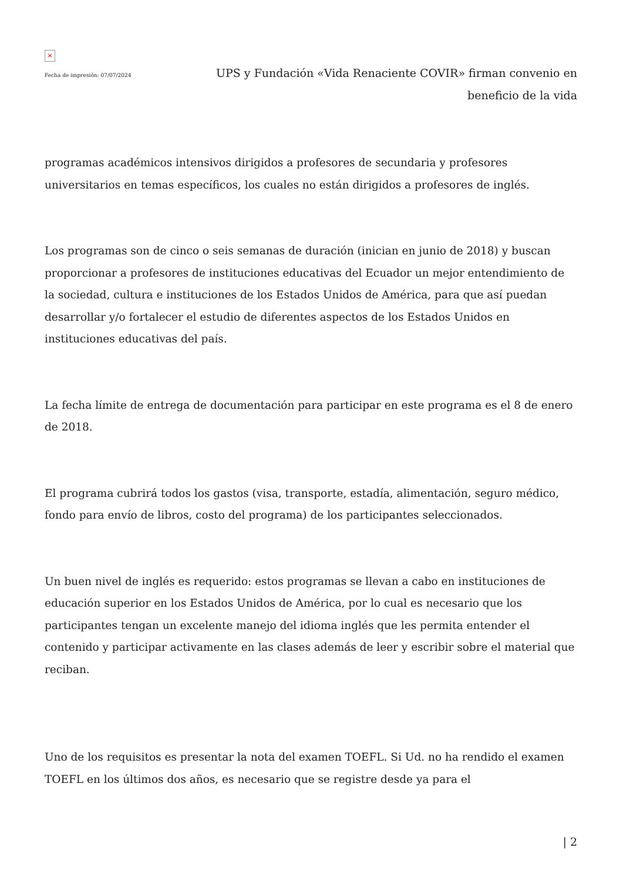×
Fecha de impresión: 07/07/2024
UPS y Fundación «Vida Renaciente COVIR» firman convenio en beneficio de la vida
programas académicos intensivos dirigidos a profesores de secundaria y profesores universitarios en temas específicos, los cuales no están dirigidos a profesores de inglés.
Los programas son de cinco o seis semanas de duración (inician en junio de 2018) y buscan proporcionar a profesores de instituciones educativas del Ecuador un mejor entendimiento de la sociedad, cultura e instituciones de los Estados Unidos de América, para que así puedan desarrollar y/o fortalecer el estudio de diferentes aspectos de los Estados Unidos en instituciones educativas del país.
La fecha límite de entrega de documentación para participar en este programa es el 8 de enero de 2018.
El programa cubrirá todos los gastos (visa, transporte, estadía, alimentación, seguro médico, fondo para envío de libros, costo del programa) de los participantes seleccionados.
Un buen nivel de inglés es requerido: estos programas se llevan a cabo en instituciones de educación superior en los Estados Unidos de América, por lo cual es necesario que los participantes tengan un excelente manejo del idioma inglés que les permita entender el contenido y participar activamente en las clases además de leer y escribir sobre el material que reciban.
Uno de los requisitos es presentar la nota del examen TOEFL. Si Ud. no ha rendido el examen TOEFL en los últimos dos años, es necesario que se registre desde ya para el
| 2